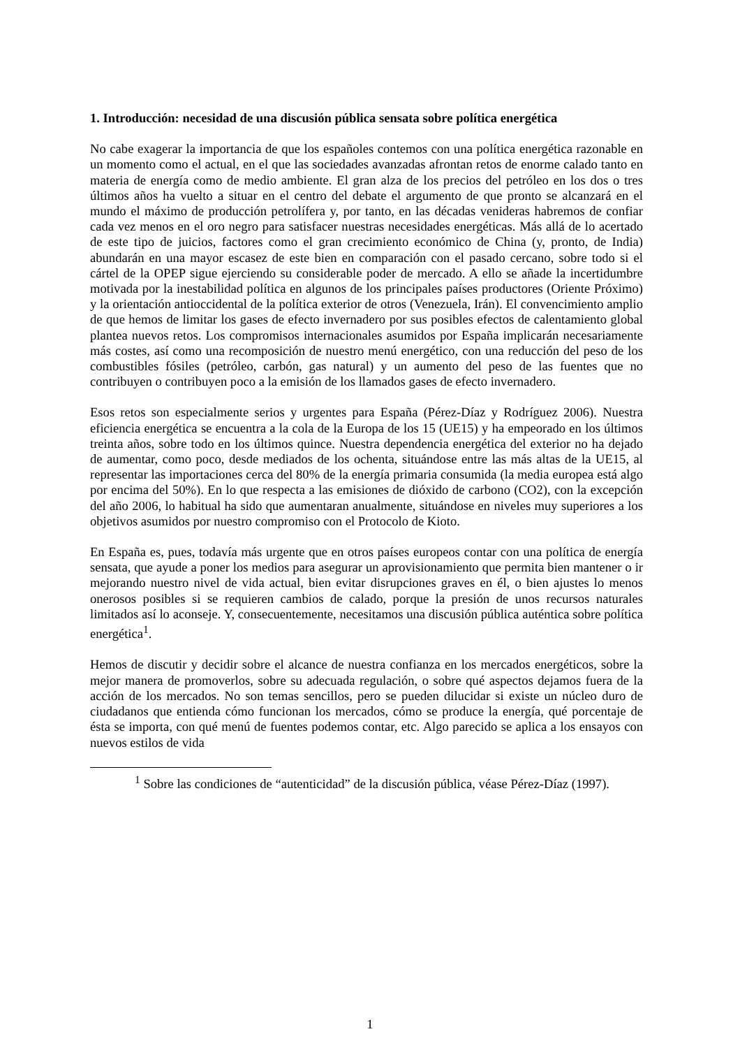1. Introducción: necesidad de una discusión pública sensata sobre política energética
No cabe exagerar la importancia de que los españoles contemos con una política energética razonable en un momento como el actual, en el que las sociedades avanzadas afrontan retos de enorme calado tanto en materia de energía como de medio ambiente. El gran alza de los precios del petróleo en los dos o tres últimos años ha vuelto a situar en el centro del debate el argumento de que pronto se alcanzará en el mundo el máximo de producción petrolífera y, por tanto, en las décadas venideras habremos de confiar cada vez menos en el oro negro para satisfacer nuestras necesidades energéticas. Más allá de lo acertado de este tipo de juicios, factores como el gran crecimiento económico de China (y, pronto, de India) abundarán en una mayor escasez de este bien en comparación con el pasado cercano, sobre todo si el cártel de la OPEP sigue ejerciendo su considerable poder de mercado. A ello se añade la incertidumbre motivada por la inestabilidad política en algunos de los principales países productores (Oriente Próximo) y la orientación antioccidental de la política exterior de otros (Venezuela, Irán). El convencimiento amplio de que hemos de limitar los gases de efecto invernadero por sus posibles efectos de calentamiento global plantea nuevos retos. Los compromisos internacionales asumidos por España implicarán necesariamente más costes, así como una recomposición de nuestro menú energético, con una reducción del peso de los combustibles fósiles (petróleo, carbón, gas natural) y un aumento del peso de las fuentes que no contribuyen o contribuyen poco a la emisión de los llamados gases de efecto invernadero.
Esos retos son especialmente serios y urgentes para España (Pérez-Díaz y Rodríguez 2006). Nuestra eficiencia energética se encuentra a la cola de la Europa de los 15 (UE15) y ha empeorado en los últimos treinta años, sobre todo en los últimos quince. Nuestra dependencia energética del exterior no ha dejado de aumentar, como poco, desde mediados de los ochenta, situándose entre las más altas de la UE15, al representar las importaciones cerca del 80% de la energía primaria consumida (la media europea está algo por encima del 50%). En lo que respecta a las emisiones de dióxido de carbono (CO2), con la excepción del año 2006, lo habitual ha sido que aumentaran anualmente, situándose en niveles muy superiores a los objetivos asumidos por nuestro compromiso con el Protocolo de Kioto.
En España es, pues, todavía más urgente que en otros países europeos contar con una política de energía sensata, que ayude a poner los medios para asegurar un aprovisionamiento que permita bien mantener o ir mejorando nuestro nivel de vida actual, bien evitar disrupciones graves en él, o bien ajustes lo menos onerosos posibles si se requieren cambios de calado, porque la presión de unos recursos naturales limitados así lo aconseje. Y, consecuentemente, necesitamos una discusión pública auténtica sobre política energética<sup>1</sup>.
Hemos de discutir y decidir sobre el alcance de nuestra confianza en los mercados energéticos, sobre la mejor manera de promoverlos, sobre su adecuada regulación, o sobre qué aspectos dejamos fuera de la acción de los mercados. No son temas sencillos, pero se pueden dilucidar si existe un núcleo duro de ciudadanos que entienda cómo funcionan los mercados, cómo se produce la energía, qué porcentaje de ésta se importa, con qué menú de fuentes podemos contar, etc. Algo parecido se aplica a los ensayos con nuevos estilos de vida
<sup>1</sup> Sobre las condiciones de “autenticidad” de la discusión pública, véase Pérez-Díaz (1997).
1